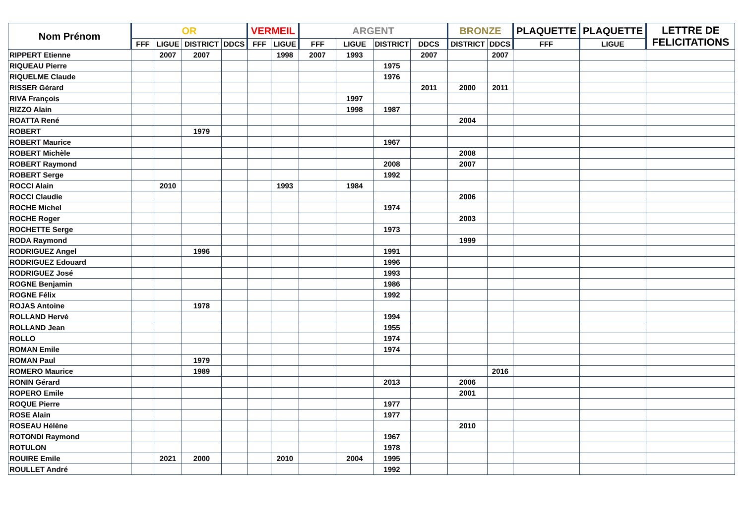| Nom Prénom | OR | | | | VERMEIL | | ARGENT | | | | BRONZE | | PLAQUETTE | PLAQUETTE | LETTRE DE FELICITATIONS |
| --- | --- | --- | --- | --- | --- | --- | --- | --- | --- | --- | --- | --- | --- | --- | --- |
| | FFF | LIGUE | DISTRICT | DDCS | FFF | LIGUE | FFF | LIGUE | DISTRICT | DDCS | DISTRICT | DDCS | FFF | LIGUE | |
| RIPPERT Etienne | | 2007 | 2007 | | | 1998 | 2007 | 1993 | | 2007 | | 2007 | | | |
| RIQUEAU Pierre | | | | | | | | | 1975 | | | | | | |
| RIQUELME Claude | | | | | | | | | 1976 | | | | | | |
| RISSER Gérard | | | | | | | | | | 2011 | 2000 | 2011 | | | |
| RIVA François | | | | | | | | 1997 | | | | | | | |
| RIZZO Alain | | | | | | | | 1998 | 1987 | | | | | | |
| ROATTA René | | | | | | | | | | | 2004 | | | | |
| ROBERT | | | 1979 | | | | | | | | | | | | |
| ROBERT Maurice | | | | | | | | | 1967 | | | | | | |
| ROBERT Michèle | | | | | | | | | | | 2008 | | | | |
| ROBERT Raymond | | | | | | | | | 2008 | | 2007 | | | | |
| ROBERT Serge | | | | | | | | | 1992 | | | | | | |
| ROCCI Alain | | 2010 | | | | 1993 | | 1984 | | | | | | | |
| ROCCI Claudie | | | | | | | | | | | 2006 | | | | |
| ROCHE Michel | | | | | | | | | 1974 | | | | | | |
| ROCHE Roger | | | | | | | | | | | 2003 | | | | |
| ROCHETTE Serge | | | | | | | | | 1973 | | | | | | |
| RODA Raymond | | | | | | | | | | | 1999 | | | | |
| RODRIGUEZ Angel | | | 1996 | | | | | | 1991 | | | | | | |
| RODRIGUEZ Edouard | | | | | | | | | 1996 | | | | | | |
| RODRIGUEZ José | | | | | | | | | 1993 | | | | | | |
| ROGNE Benjamin | | | | | | | | | 1986 | | | | | | |
| ROGNE Félix | | | | | | | | | 1992 | | | | | | |
| ROJAS Antoine | | | 1978 | | | | | | | | | | | | |
| ROLLAND Hervé | | | | | | | | | 1994 | | | | | | |
| ROLLAND Jean | | | | | | | | | 1955 | | | | | | |
| ROLLO | | | | | | | | | 1974 | | | | | | |
| ROMAN Emile | | | | | | | | | 1974 | | | | | | |
| ROMAN Paul | | | 1979 | | | | | | | | | | | | |
| ROMERO Maurice | | | 1989 | | | | | | | | | 2016 | | | |
| RONIN Gérard | | | | | | | | | 2013 | | 2006 | | | | |
| ROPERO Emile | | | | | | | | | | | 2001 | | | | |
| ROQUE Pierre | | | | | | | | | 1977 | | | | | | |
| ROSE Alain | | | | | | | | | 1977 | | | | | | |
| ROSEAU Hélène | | | | | | | | | | | 2010 | | | | |
| ROTONDI Raymond | | | | | | | | | 1967 | | | | | | |
| ROTULON | | | | | | | | | 1978 | | | | | | |
| ROUIRE Emile | | 2021 | 2000 | | | 2010 | | 2004 | 1995 | | | | | | |
| ROULLET André | | | | | | | | | 1992 | | | | | | |